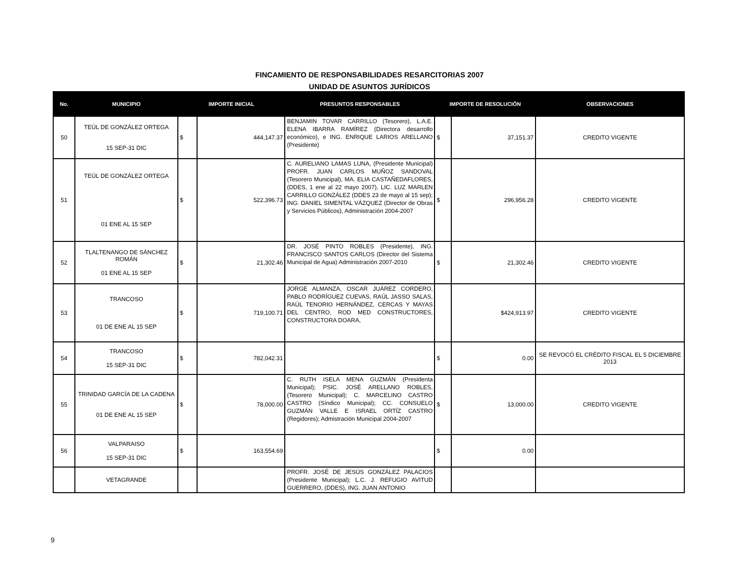FINCAMIENTO DE RESPONSABILIDADES RESARCITORIAS 2007
UNIDAD DE ASUNTOS JURÍDICOS
| No. | MUNICIPIO | IMPORTE INICIAL | | PRESUNTOS RESPONSABLES | IMPORTE DE RESOLUCIÓN | | OBSERVACIONES |
| --- | --- | --- | --- | --- | --- | --- | --- |
| 50 | TEÚL DE GONZÁLEZ ORTEGA 15 SEP-31 DIC | $ | 444,147.37 | BENJAMIN TOVAR CARRILLO (Tesorero), L.A.E. ELENA IBARRA RAMÍREZ (Directora desarrollo económico), e ING. ENRIQUE LARIOS ARELLANO (Presidente) | $ | 37,151.37 | CREDITO VIGENTE |
| 51 | TEÚL DE GONZÁLEZ ORTEGA 01 ENE AL 15 SEP | $ | 522,396.73 | C. AURELIANO LAMAS LUNA, (Presidente Municipal) PROFR. JUAN CARLOS MUÑOZ SANDOVAL (Tesorero Municipal), MA. ELIA CASTAÑEDAFLORES, (DDES, 1 ene al 22 mayo 2007), LIC. LUZ MARLEN CARRILLO GONZÁLEZ (DDES 23 de mayo al 15 sep); ING. DANIEL SIMENTAL VÁZQUEZ (Director de Obras y Servicios Públicos), Administración 2004-2007 | $ | 296,956.28 | CREDITO VIGENTE |
| 52 | TLALTENANGO DE SÁNCHEZ ROMÁN 01 ENE AL 15 SEP | $ | 21,302.46 | DR. JOSÉ PINTO ROBLES (Presidente), ING. FRANCISCO SANTOS CARLOS (Director del Sistema Municipal de Agua) Administración 2007-2010 | $ | 21,302.46 | CREDITO VIGENTE |
| 53 | TRANCOSO 01 DE ENE AL 15 SEP | $ | 719,100.71 | JORGE ALMANZA, OSCAR JUÁREZ CORDERO, PABLO RODRÍGUEZ CUEVAS, RAÚL JASSO SALAS, RAÚL TENORIO HERNÁNDEZ, CERCAS Y MAYAS DEL CENTRO, ROD MED CONSTRUCTORES, CONSTRUCTORA DOARA, | | $424,913.97 | CREDITO VIGENTE |
| 54 | TRANCOSO 15 SEP-31 DIC | $ | 782,042.31 | | $ | 0.00 | SE REVOCÓ EL CRÉDITO FISCAL EL 5 DICIEMBRE 2013 |
| 55 | TRINIDAD GARCÍA DE LA CADENA 01 DE ENE AL 15 SEP | $ | 78,000.00 | C. RUTH ISELA MENA GUZMÁN (Presidenta Municipal); PSIC. JOSÉ ARELLANO ROBLES, (Tesorero Municipal); C. MARCELINO CASTRO CASTRO (Síndico Municipal); CC. CONSUELO GUZMÁN VALLE E ISRAEL ORTÍZ CASTRO (Regidores); Admistración Municipal 2004-2007 | $ | 13,000.00 | CREDITO VIGENTE |
| 56 | VALPARAISO 15 SEP-31 DIC | $ | 163,554.69 | | $ | 0.00 | |
| | VETAGRANDE | | | PROFR. JOSÉ DE JESÚS GONZÁLEZ PALACIOS (Presidente Municipal); L.C. J. REFUGIO AVITUD GUERRERO, (DDES), ING. JUAN ANTONIO | | | |
9